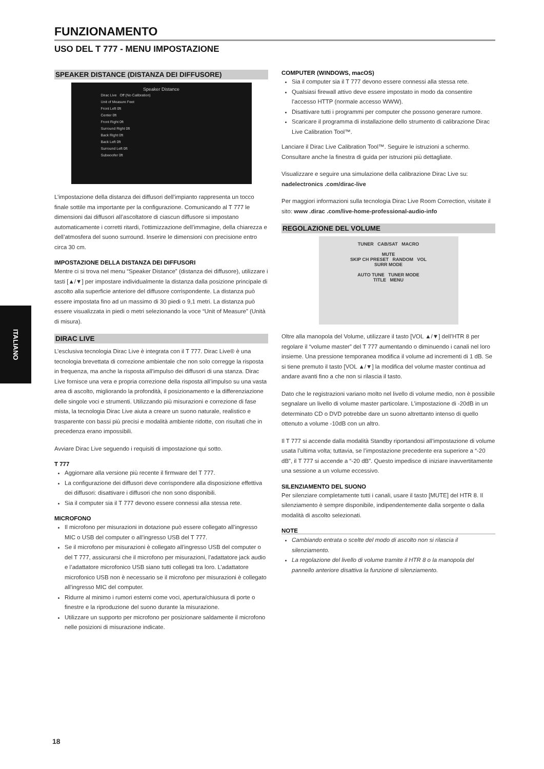ITALIANO
FUNZIONAMENTO
USO DEL T 777 - MENU IMPOSTAZIONE
SPEAKER DISTANCE (DISTANZA DEI DIFFUSORE)
Speaker Distance
Dirac Live Off (No Calibration)
Unit of Measure Feet
Front Left 0ft
Center 0ft
Front Right 0ft
Surround Right 0ft
Back Right 0ft
Back Left 0ft
Surround Left 0ft
Subwoofer 0ft
L’impostazione della distanza dei diffusori dell’impianto rappresenta un tocco finale sottile ma importante per la configurazione. Comunicando al T 777 le dimensioni dai diffusori all’ascoltatore di ciascun diffusore si impostano automaticamente i corretti ritardi, l’ottimizzazione dell’immagine, della chiarezza e dell’atmosfera del suono surround. Inserire le dimensioni con precisione entro circa 30 cm.
IMPOSTAZIONE DELLA DISTANZA DEI DIFFUSORI
Mentre ci si trova nel menu “Speaker Distance” (distanza dei diffusore), utilizzare i tasti [▲/▼] per impostare individualmente la distanza dalla posizione principale di ascolto alla superficie anteriore del diffusore corrispondente. La distanza può essere impostata fino ad un massimo di 30 piedi o 9,1 metri. La distanza può essere visualizzata in piedi o metri selezionando la voce “Unit of Measure” (Unità di misura).
DIRAC LIVE
L’esclusiva tecnologia Dirac Live è integrata con il T 777. Dirac Live® è una tecnologia brevettata di correzione ambientale che non solo corregge la risposta in frequenza, ma anche la risposta all’impulso dei diffusori di una stanza. Dirac Live fornisce una vera e propria correzione della risposta all’impulso su una vasta area di ascolto, migliorando la profondità, il posizionamento e la differenziazione delle singole voci e strumenti. Utilizzando più misurazioni e correzione di fase mista, la tecnologia Dirac Live aiuta a creare un suono naturale, realistico e trasparente con bassi più precisi e modalità ambiente ridotte, con risultati che in precedenza erano impossibili.
Avviare Dirac Live seguendo i requisiti di impostazione qui sotto.
T 777
Aggiornare alla versione più recente il firmware del T 777.
La configurazione dei diffusori deve corrispondere alla disposizione effettiva dei diffusori: disattivare i diffusori che non sono disponibili.
Sia il computer sia il T 777 devono essere connessi alla stessa rete.
MICROFONO
Il microfono per misurazioni in dotazione può essere collegato all’ingresso MIC o USB del computer o all’ingresso USB del T 777.
Se il microfono per misurazioni è collegato all’ingresso USB del computer o del T 777, assicurarsi che il microfono per misurazioni, l’adattatore jack audio e l’adattatore microfonico USB siano tutti collegati tra loro. L’adattatore microfonico USB non è necessario se il microfono per misurazioni è collegato all’ingresso MIC del computer.
Ridurre al minimo i rumori esterni come voci, apertura/chiusura di porte o finestre e la riproduzione del suono durante la misurazione.
Utilizzare un supporto per microfono per posizionare saldamente il microfono nelle posizioni di misurazione indicate.
COMPUTER (WINDOWS, macOS)
Sia il computer sia il T 777 devono essere connessi alla stessa rete.
Qualsiasi firewall attivo deve essere impostato in modo da consentire l’accesso HTTP (normale accesso WWW).
Disattivare tutti i programmi per computer che possono generare rumore.
Scaricare il programma di installazione dello strumento di calibrazione Dirac Live Calibration Tool™.
Lanciare il Dirac Live Calibration Tool™. Seguire le istruzioni a schermo. Consultare anche la finestra di guida per istruzioni più dettagliate.
Visualizzare e seguire una simulazione della calibrazione Dirac Live su: nadelectronics .com/dirac-live
Per maggiori informazioni sulla tecnologia Dirac Live Room Correction, visitate il sito: www .dirac .com/live-home-professional-audio-info
REGOLAZIONE DEL VOLUME
TUNER CAB/SAT MACRO
MUTE
SKIP CH PRESET RANDOM VOL
SURR MODE
AUTO TUNE TUNER MODE
TITLE MENU
Oltre alla manopola del Volume, utilizzare il tasto [VOL ▲/▼] dell’HTR 8 per regolare il “volume master” del T 777 aumentando o diminuendo i canali nel loro insieme. Una pressione temporanea modifica il volume ad incrementi di 1 dB. Se si tiene premuto il tasto [VOL ▲/▼] la modifica del volume master continua ad andare avanti fino a che non si rilascia il tasto.
Dato che le registrazioni variano molto nel livello di volume medio, non è possibile segnalare un livello di volume master particolare. L’impostazione di -20dB in un determinato CD o DVD potrebbe dare un suono altrettanto intenso di quello ottenuto a volume -10dB con un altro.
Il T 777 si accende dalla modalità Standby riportandosi all’impostazione di volume usata l’ultima volta; tuttavia, se l’impostazione precedente era superiore a “-20 dB”, il T 777 si accende a “-20 dB”. Questo impedisce di iniziare inavvertitamente una sessione a un volume eccessivo.
SILENZIAMENTO DEL SUONO
Per silenziare completamente tutti i canali, usare il tasto [MUTE] del HTR 8. Il silenziamento è sempre disponibile, indipendentemente dalla sorgente o dalla modalità di ascolto selezionati.
NOTE
Cambiando entrata o scelte del modo di ascolto non si rilascia il silenziamento.
La regolazione del livello di volume tramite il HTR 8 o la manopola del pannello anteriore disattiva la funzione di silenziamento.
18